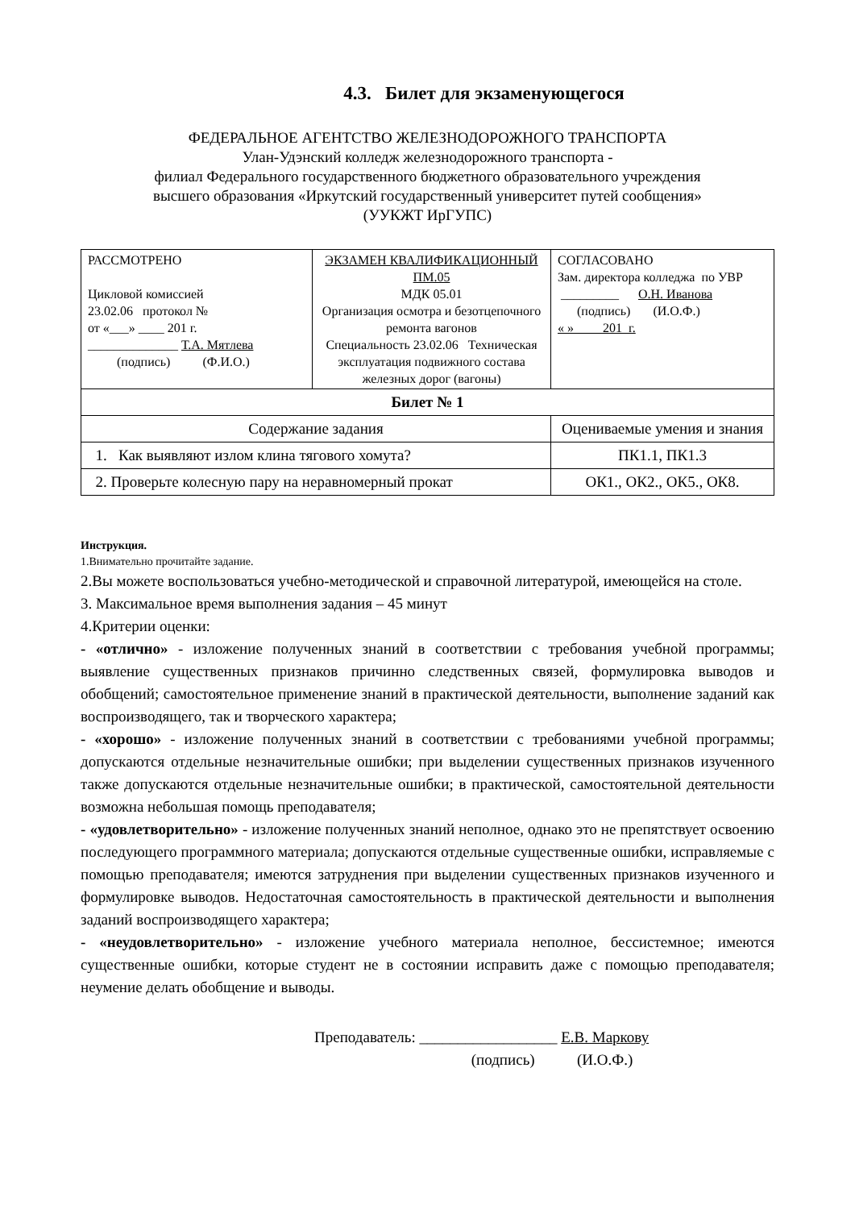4.3. Билет для экзаменующегося
ФЕДЕРАЛЬНОЕ АГЕНТСТВО ЖЕЛЕЗНОДОРОЖНОГО ТРАНСПОРТА
Улан-Удэнский колледж железнодорожного транспорта -
филиал Федерального государственного бюджетного образовательного учреждения
высшего образования «Иркутский государственный университет путей сообщения»
(УУКЖТ ИрГУПС)
| РАССМОТРЕНО Цикловой комиссией 23.02.06 протокол № от «___» ____ 201 г. ______________ Т.А. Мятлева (подпись) (Ф.И.О.) | ЭКЗАМЕН КВАЛИФИКАЦИОННЫЙ ПМ.05 МДК 05.01 Организация осмотра и безотцепочного ремонта вагонов Специальность 23.02.06 Техническая эксплуатация подвижного состава железных дорог (вагоны) | СОГЛАСОВАНО Зам. директора колледжа по УВР _________ О.Н. Иванова (подпись) (И.О.Ф.) « » 201 г. |
| Билет № 1 | | |
| Содержание задания | | Оцениваемые умения и знания |
| 1. Как выявляют излом клина тягового хомута? | | ПК1.1, ПК1.3 |
| 2. Проверьте колесную пару на неравномерный прокат | | ОК1., ОК2., ОК5., ОК8. |
Инструкция.
1.Внимательно прочитайте задание.
2.Вы можете воспользоваться учебно-методической и справочной литературой, имеющейся на столе.
3. Максимальное время выполнения задания – 45 минут
4.Критерии оценки:
- «отлично» - изложение полученных знаний в соответствии с требования учебной программы; выявление существенных признаков причинно следственных связей, формулировка выводов и обобщений; самостоятельное применение знаний в практической деятельности, выполнение заданий как воспроизводящего, так и творческого характера;
- «хорошо» - изложение полученных знаний в соответствии с требованиями учебной программы; допускаются отдельные незначительные ошибки; при выделении существенных признаков изученного также допускаются отдельные незначительные ошибки; в практической, самостоятельной деятельности возможна небольшая помощь преподавателя;
- «удовлетворительно» - изложение полученных знаний неполное, однако это не препятствует освоению последующего программного материала; допускаются отдельные существенные ошибки, исправляемые с помощью преподавателя; имеются затруднения при выделении существенных признаков изученного и формулировке выводов. Недостаточная самостоятельность в практической деятельности и выполнения заданий воспроизводящего характера;
- «неудовлетворительно» - изложение учебного материала неполное, бессистемное; имеются существенные ошибки, которые студент не в состоянии исправить даже с помощью преподавателя; неумение делать обобщение и выводы.
Преподаватель: __________________ Е.В. Маркову
(подпись) (И.О.Ф.)